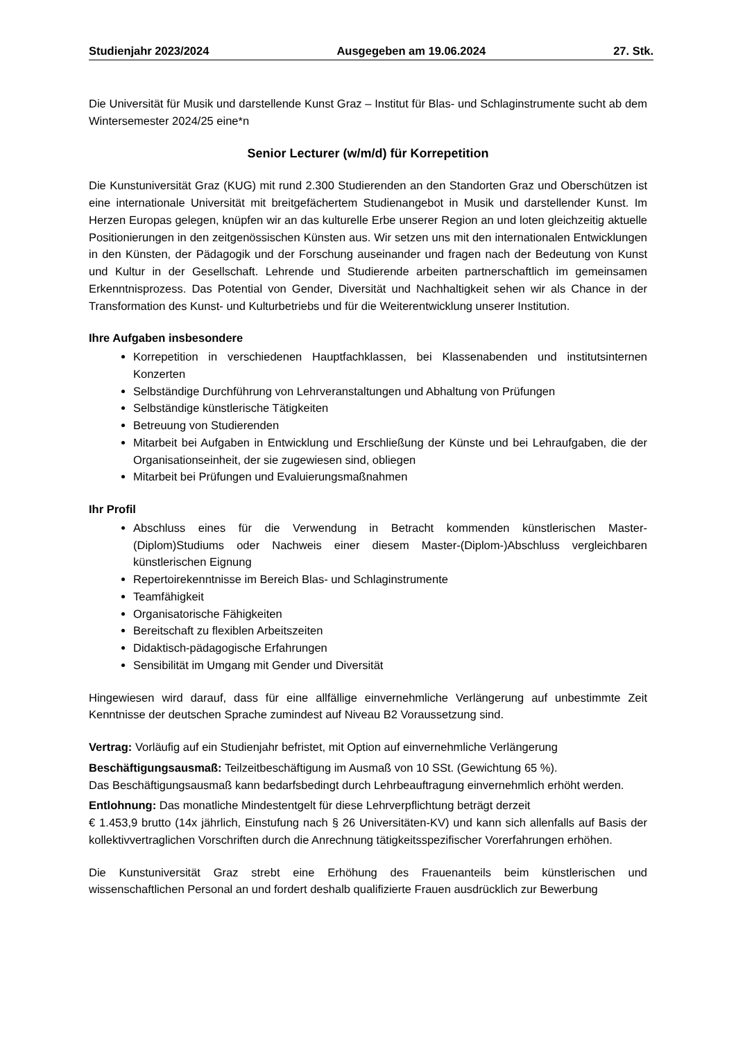Studienjahr 2023/2024 Ausgegeben am 19.06.2024 27. Stk.
Die Universität für Musik und darstellende Kunst Graz – Institut für Blas- und Schlaginstrumente sucht ab dem Wintersemester 2024/25 eine*n
Senior Lecturer (w/m/d) für Korrepetition
Die Kunstuniversität Graz (KUG) mit rund 2.300 Studierenden an den Standorten Graz und Oberschützen ist eine internationale Universität mit breitgefächertem Studienangebot in Musik und darstellender Kunst. Im Herzen Europas gelegen, knüpfen wir an das kulturelle Erbe unserer Region an und loten gleichzeitig aktuelle Positionierungen in den zeitgenössischen Künsten aus. Wir setzen uns mit den internationalen Entwicklungen in den Künsten, der Pädagogik und der Forschung auseinander und fragen nach der Bedeutung von Kunst und Kultur in der Gesellschaft. Lehrende und Studierende arbeiten partnerschaftlich im gemeinsamen Erkenntnisprozess. Das Potential von Gender, Diversität und Nachhaltigkeit sehen wir als Chance in der Transformation des Kunst- und Kulturbetriebs und für die Weiterentwicklung unserer Institution.
Ihre Aufgaben insbesondere
Korrepetition in verschiedenen Hauptfachklassen, bei Klassenabenden und institutsinternen Konzerten
Selbständige Durchführung von Lehrveranstaltungen und Abhaltung von Prüfungen
Selbständige künstlerische Tätigkeiten
Betreuung von Studierenden
Mitarbeit bei Aufgaben in Entwicklung und Erschließung der Künste und bei Lehraufgaben, die der Organisationseinheit, der sie zugewiesen sind, obliegen
Mitarbeit bei Prüfungen und Evaluierungsmaßnahmen
Ihr Profil
Abschluss eines für die Verwendung in Betracht kommenden künstlerischen Master-(Diplom)Studiums oder Nachweis einer diesem Master-(Diplom-)Abschluss vergleichbaren künstlerischen Eignung
Repertoirekenntnisse im Bereich Blas- und Schlaginstrumente
Teamfähigkeit
Organisatorische Fähigkeiten
Bereitschaft zu flexiblen Arbeitszeiten
Didaktisch-pädagogische Erfahrungen
Sensibilität im Umgang mit Gender und Diversität
Hingewiesen wird darauf, dass für eine allfällige einvernehmliche Verlängerung auf unbestimmte Zeit Kenntnisse der deutschen Sprache zumindest auf Niveau B2 Voraussetzung sind.
Vertrag: Vorläufig auf ein Studienjahr befristet, mit Option auf einvernehmliche Verlängerung
Beschäftigungsausmaß: Teilzeitbeschäftigung im Ausmaß von 10 SSt. (Gewichtung 65 %).
Das Beschäftigungsausmaß kann bedarfsbedingt durch Lehrbeauftragung einvernehmlich erhöht werden.
Entlohnung: Das monatliche Mindestentgelt für diese Lehrverpflichtung beträgt derzeit
€ 1.453,9 brutto (14x jährlich, Einstufung nach § 26 Universitäten-KV) und kann sich allenfalls auf Basis der kollektivvertraglichen Vorschriften durch die Anrechnung tätigkeitsspezifischer Vorerfahrungen erhöhen.
Die Kunstuniversität Graz strebt eine Erhöhung des Frauenanteils beim künstlerischen und wissenschaftlichen Personal an und fordert deshalb qualifizierte Frauen ausdrücklich zur Bewerbung